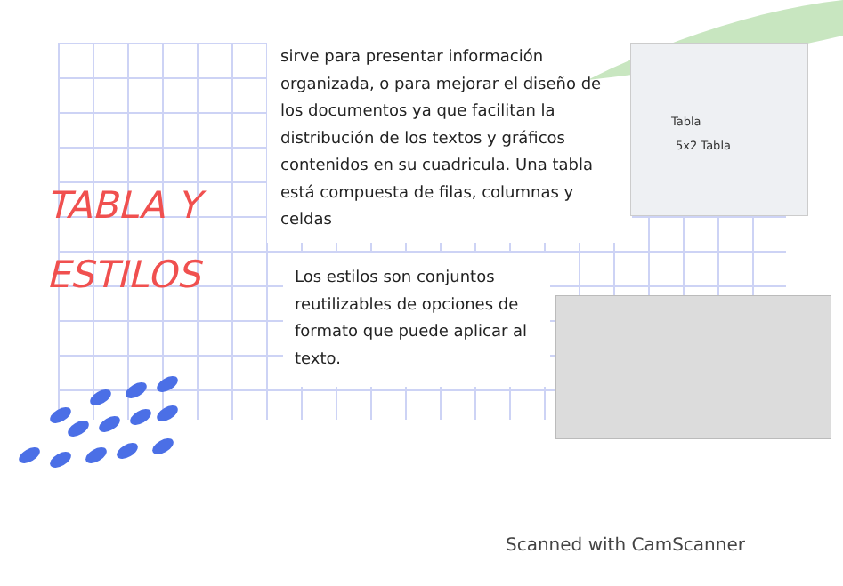TABLA Y
ESTILOS
sirve para presentar información organizada, o para mejorar el diseño de los documentos ya que facilitan la distribución de los textos y gráficos contenidos en su cuadricula. Una tabla está compuesta de filas, columnas y celdas
Tabla
5x2 Tabla
Los estilos son conjuntos reutilizables de opciones de formato que puede aplicar al texto.
Scanned with CamScanner